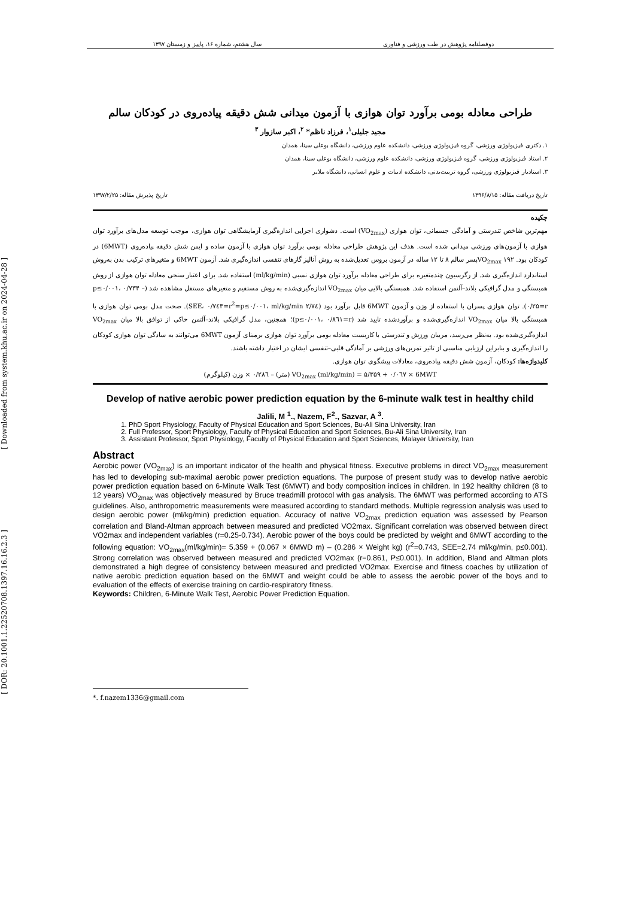[ Downloaded from system.khu.ac.ir on 2024-04-28 ]
[ DOR: 20.1001.1.22520708.1397.16.16.2.3 ]
دوفصلنامه پژوهش در طب ورزشی و فناوری سال هشتم، شماره ۱۶، پاییز و زمستان ۱۳۹۷
طراحی معادله بومی برآورد توان هوازی با آزمون میدانی شش دقیقه پیاده‌روی در کودکان سالم
مجید جلیلی<sup>۱</sup>، فرزاد ناظم* <sup>۲</sup>، اکبر سازوار <sup>۳</sup>
۱. دکتری فیزیولوژی ورزشی، گروه فیزیولوژی ورزشی، دانشکده علوم ورزشی، دانشگاه بوعلی سینا، همدان
۲. استاد فیزیولوژی ورزشی، گروه فیزیولوژی ورزشی، دانشکده علوم ورزشی، دانشگاه بوعلی سینا، همدان
۳. استادیار فیزیولوژی ورزشی، گروه تربیت‌بدنی، دانشکده ادبیات و علوم انسانی، دانشگاه ملایر
تاریخ دریافت مقاله: ۱۳۹۶/۸/۱۵ تاریخ پذیرش مقاله: ۱۳۹۷/۲/۲۵
چکیده
مهم‌ترین شاخص تندرستی و آمادگی جسمانی، توان هوازی (VO<sub>2max</sub>) است. دشواری اجرایی اندازه‌گیری آزمایشگاهی توان هوازی، موجب توسعه مدل‌های برآورد توان هوازی با آزمون‌های ورزشی میدانی شده است. هدف این پژوهش طراحی معادله بومی برآورد توان هوازی با آزمون ساده و ایمن شش دقیقه پیاده‌روی (6MWT) در کودکان بود. VO<sub>2max</sub> ۱۹۲پسر سالم ۸ تا ۱۲ ساله در آزمون بروس تعدیل‌شده به روش آنالیز گازهای تنفسی اندازه‌گیری شد. آزمون 6MWT و متغیرهای ترکیب بدن به‌روش استاندارد اندازه‌گیری شد. از رگرسیون چندمتغیره برای طراحی معادله برآورد توان هوازی نسبی (ml/kg/min) استفاده شد. برای اعتبار سنجی معادله توان هوازی از روش همبستگی و مدل گرافیکی بلاند–آلتمن استفاده شد. همبستگی بالایی میان VO<sub>2max</sub> اندازه‌گیری‌شده به روش مستقیم و متغیرهای مستقل مشاهده شد (p≤۰/۰۰۱، ۰/۷۳۴ – ۰/۲۵=r). توان هوازی پسران با استفاده از وزن و آزمون 6MWT قابل برآورد بود (p≤۰/۰۰۱، ml/kg/min ۲/۷٤=SEE، ۰/۷٤۳=r<sup>2</sup>). صحت مدل بومی توان هوازی با همبستگی بالا میان VO<sub>2max</sub> اندازه‌گیری‌شده و برآوردشده تایید شد (p≤۰/۰۰۱، ۰/۸٦۱=r)؛ همچنین، مدل گرافیکی بلاند–آلتمن حاکی از توافق بالا میان VO<sub>2max</sub> اندازه‌گیری‌شده بود. به‌نظر می‌رسد، مربیان ورزش و تندرستی با کاربست معادله بومی برآورد توان هوازی برمبنای آزمون 6MWT می‌توانند به سادگی توان هوازی کودکان را اندازه‌گیری و بنابراین ارزیابی مناسبی از تاثیر تمرین‌های ورزشی بر آمادگی قلبی–تنفسی ایشان در اختیار داشته باشند.
کلیدواژه‌ها: کودکان، آزمون شش دقیقه پیاده‌روی، معادلات پیشگوی توان هوازی.
VO<sub>2max</sub> (ml/kg/min) = ۵/۳۵۹ + ۰/۰٦۷ × 6MWT (متر) – ۰/۲۸٦ × وزن (کیلوگرم)
Develop of native aerobic power prediction equation by the 6-minute walk test in healthy child
Jalili, M <sup>1</sup>., Nazem, F<sup>2</sup>., Sazvar, A <sup>3</sup>.
1. PhD Sport Physiology, Faculty of Physical Education and Sport Sciences, Bu-Ali Sina University, Iran
2. Full Professor, Sport Physiology, Faculty of Physical Education and Sport Sciences, Bu-Ali Sina University, Iran
3. Assistant Professor, Sport Physiology, Faculty of Physical Education and Sport Sciences, Malayer University, Iran
Abstract
Aerobic power (VO<sub>2max</sub>) is an important indicator of the health and physical fitness. Executive problems in direct VO<sub>2max</sub> measurement has led to developing sub-maximal aerobic power prediction equations. The purpose of present study was to develop native aerobic power prediction equation based on 6-Minute Walk Test (6MWT) and body composition indices in children. In 192 healthy children (8 to 12 years) VO<sub>2max</sub> was objectively measured by Bruce treadmill protocol with gas analysis. The 6MWT was performed according to ATS guidelines. Also, anthropometric measurements were measured according to standard methods. Multiple regression analysis was used to design aerobic power (ml/kg/min) prediction equation. Accuracy of native VO<sub>2max</sub> prediction equation was assessed by Pearson correlation and Bland-Altman approach between measured and predicted VO2max. Significant correlation was observed between direct VO2max and independent variables (r=0.25-0.734). Aerobic power of the boys could be predicted by weight and 6MWT according to the following equation: VO<sub>2max</sub>(ml/kg/min)= 5.359 + (0.067 × 6MWD m) – (0.286 × Weight kg) (r<sup>2</sup>=0.743, SEE=2.74 ml/kg/min, p≤0.001). Strong correlation was observed between measured and predicted VO2max (r=0.861, P≤0.001). In addition, Bland and Altman plots demonstrated a high degree of consistency between measured and predicted VO2max. Exercise and fitness coaches by utilization of native aerobic prediction equation based on the 6MWT and weight could be able to assess the aerobic power of the boys and to evaluation of the effects of exercise training on cardio-respiratory fitness.
Keywords: Children, 6-Minute Walk Test, Aerobic Power Prediction Equation.
*. f.nazem1336@gmail.com